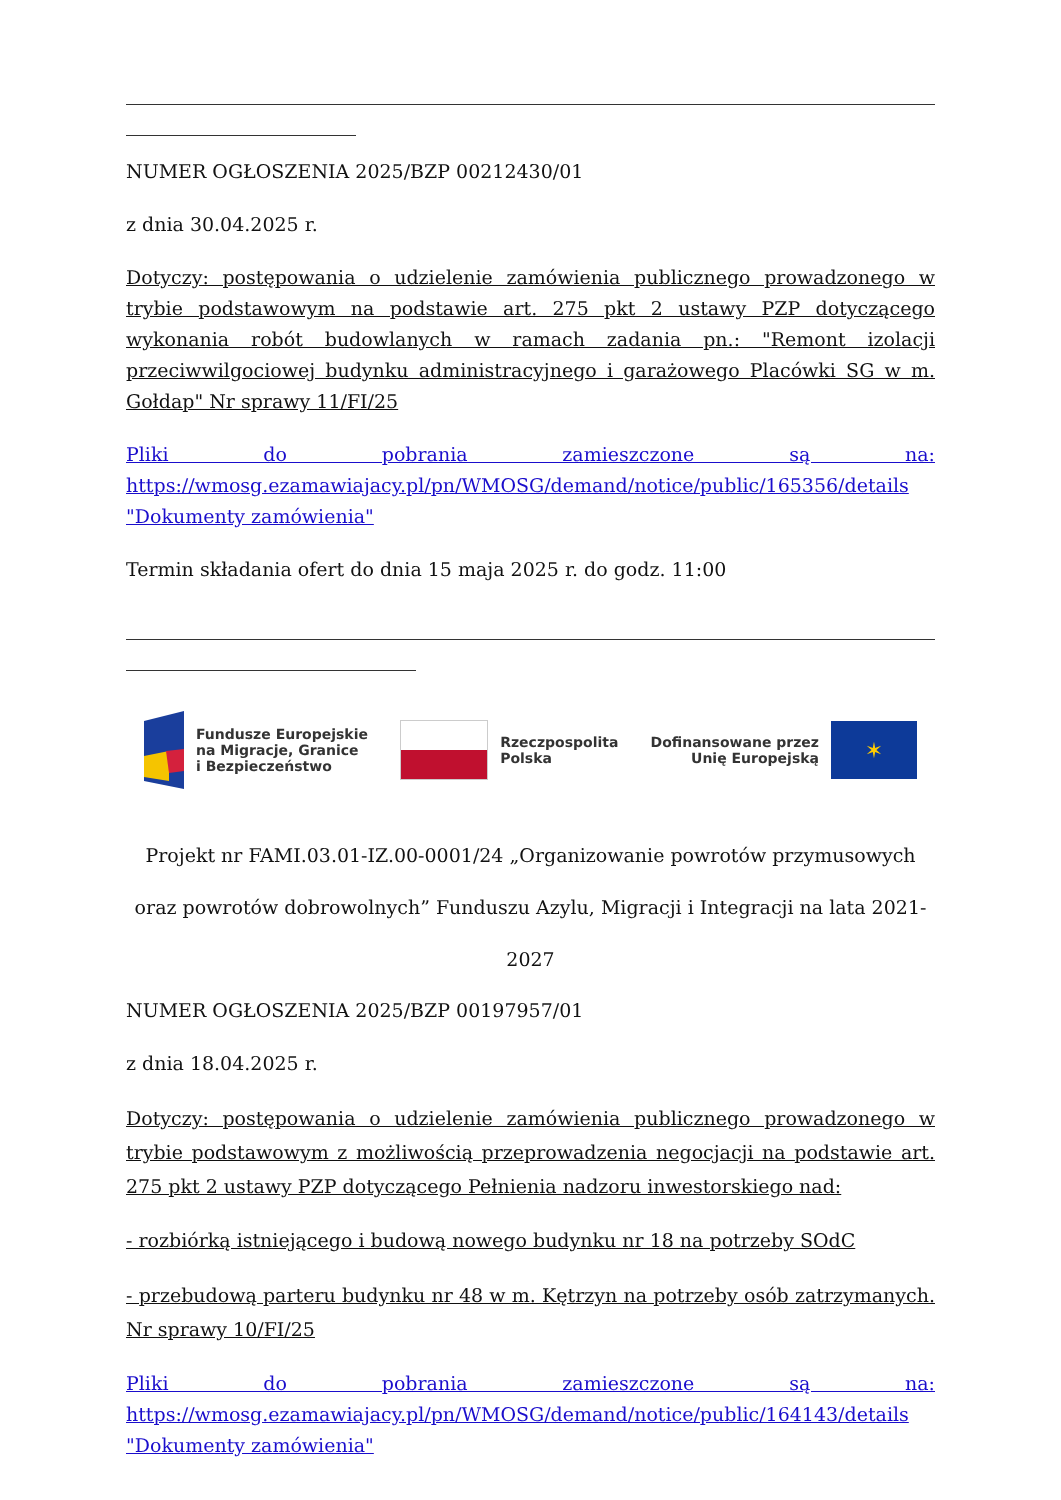NUMER OGŁOSZENIA 2025/BZP 00212430/01
z dnia 30.04.2025 r.
Dotyczy: postępowania o udzielenie zamówienia publicznego prowadzonego w trybie podstawowym na podstawie art. 275 pkt 2 ustawy PZP dotyczącego wykonania robót budowlanych w ramach zadania pn.: "Remont izolacji przeciwwilgociowej budynku administracyjnego i garażowego Placówki SG w m. Gołdap" Nr sprawy 11/FI/25
Pliki do pobrania zamieszczone są na: https://wmosg.ezamawiajacy.pl/pn/WMOSG/demand/notice/public/165356/details "Dokumenty zamówienia"
Termin składania ofert do dnia 15 maja 2025 r. do godz. 11:00
Fundusze Europejskie
na Migracje, Granice
i Bezpieczeństwo
Rzeczpospolita
Polska
Dofinansowane przez
Unię Europejską
✶
Projekt nr FAMI.03.01-IZ.00-0001/24 „Organizowanie powrotów przymusowych oraz powrotów dobrowolnych” Funduszu Azylu, Migracji i Integracji na lata 2021-2027
NUMER OGŁOSZENIA 2025/BZP 00197957/01
z dnia 18.04.2025 r.
Dotyczy: postępowania o udzielenie zamówienia publicznego prowadzonego w trybie podstawowym z możliwością przeprowadzenia negocjacji na podstawie art. 275 pkt 2 ustawy PZP dotyczącego Pełnienia nadzoru inwestorskiego nad:
- rozbiórką istniejącego i budową nowego budynku nr 18 na potrzeby SOdC
- przebudową parteru budynku nr 48 w m. Kętrzyn na potrzeby osób zatrzymanych. Nr sprawy 10/FI/25
Pliki do pobrania zamieszczone są na: https://wmosg.ezamawiajacy.pl/pn/WMOSG/demand/notice/public/164143/details "Dokumenty zamówienia"